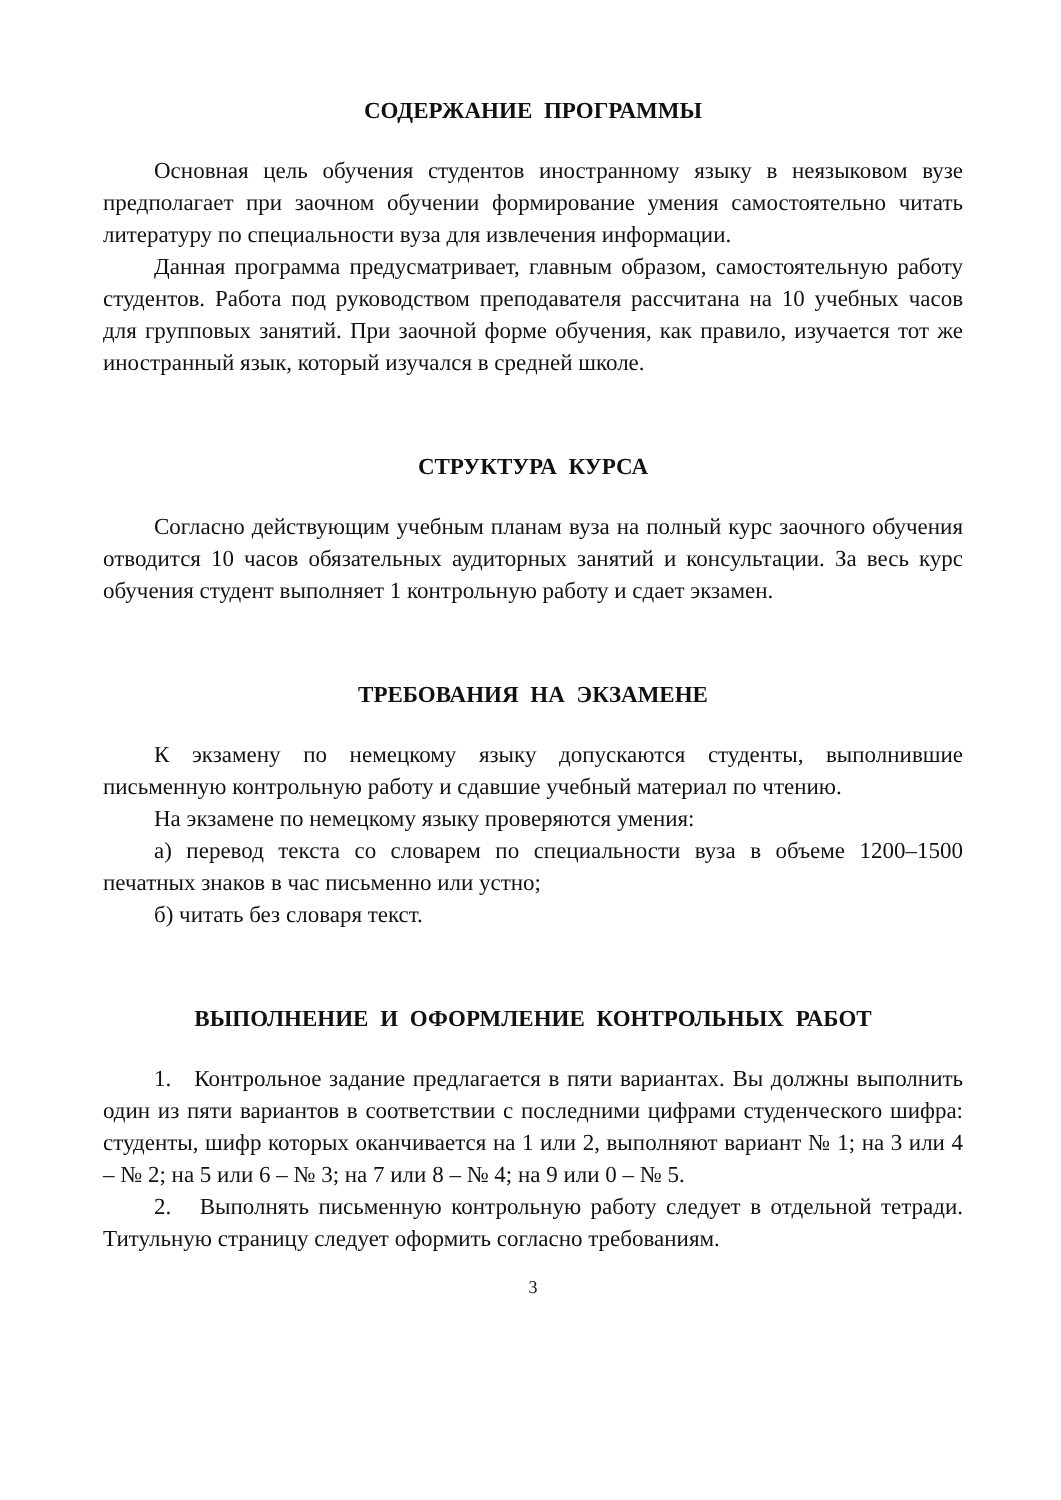СОДЕРЖАНИЕ ПРОГРАММЫ
Основная цель обучения студентов иностранному языку в неязыковом вузе предполагает при заочном обучении формирование умения самостоятельно читать литературу по специальности вуза для извлечения информации.
Данная программа предусматривает, главным образом, самостоятельную работу студентов. Работа под руководством преподавателя рассчитана на 10 учебных часов для групповых занятий. При заочной форме обучения, как правило, изучается тот же иностранный язык, который изучался в средней школе.
СТРУКТУРА КУРСА
Согласно действующим учебным планам вуза на полный курс заочного обучения отводится 10 часов обязательных аудиторных занятий и консультации. За весь курс обучения студент выполняет 1 контрольную работу и сдает экзамен.
ТРЕБОВАНИЯ НА ЭКЗАМЕНЕ
К экзамену по немецкому языку допускаются студенты, выполнившие письменную контрольную работу и сдавшие учебный материал по чтению.
На экзамене по немецкому языку проверяются умения:
а) перевод текста со словарем по специальности вуза в объеме 1200–1500 печатных знаков в час письменно или устно;
б) читать без словаря текст.
ВЫПОЛНЕНИЕ И ОФОРМЛЕНИЕ КОНТРОЛЬНЫХ РАБОТ
1. Контрольное задание предлагается в пяти вариантах. Вы должны выполнить один из пяти вариантов в соответствии с последними цифрами студенческого шифра: студенты, шифр которых оканчивается на 1 или 2, выполняют вариант № 1; на 3 или 4 – № 2; на 5 или 6 – № 3; на 7 или 8 – № 4; на 9 или 0 – № 5.
2. Выполнять письменную контрольную работу следует в отдельной тетради. Титульную страницу следует оформить согласно требованиям.
3